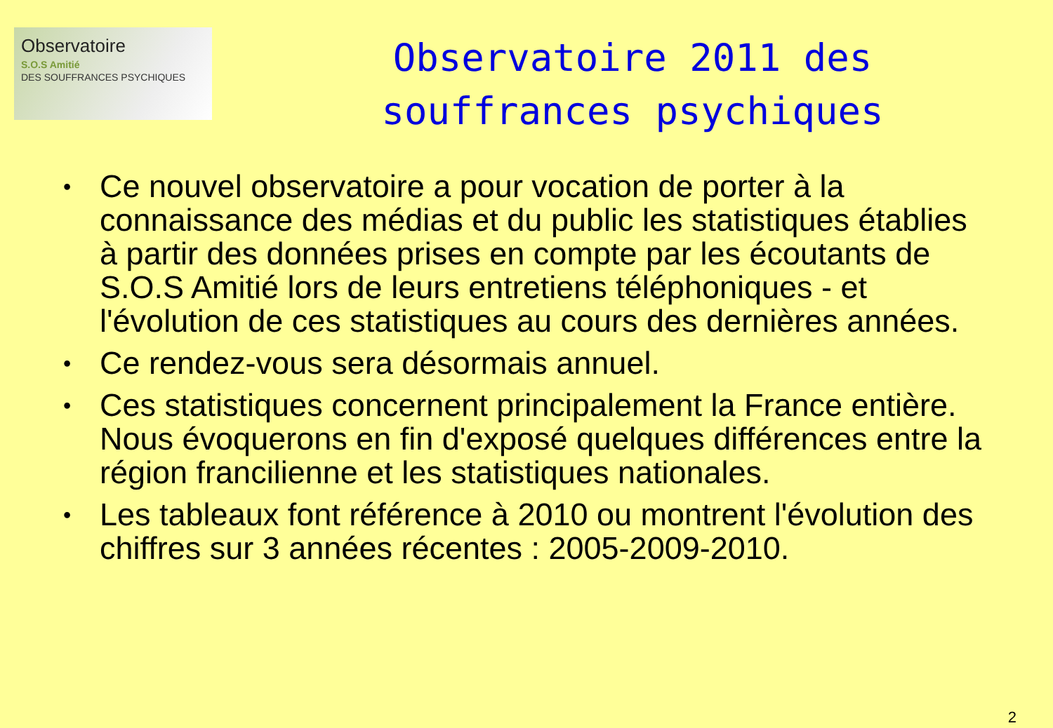Observatoire
S.O.S Amitié
DES SOUFFRANCES PSYCHIQUES
Observatoire 2011 des
souffrances psychiques
• Ce nouvel observatoire a pour vocation de porter à la connaissance des médias et du public les statistiques établies à partir des données prises en compte par les écoutants de S.O.S Amitié lors de leurs entretiens téléphoniques - et l'évolution de ces statistiques au cours des dernières années.
• Ce rendez-vous sera désormais annuel.
• Ces statistiques concernent principalement la France entière. Nous évoquerons en fin d'exposé quelques différences entre la région francilienne et les statistiques nationales.
• Les tableaux font référence à 2010 ou montrent l'évolution des chiffres sur 3 années récentes : 2005-2009-2010.
2